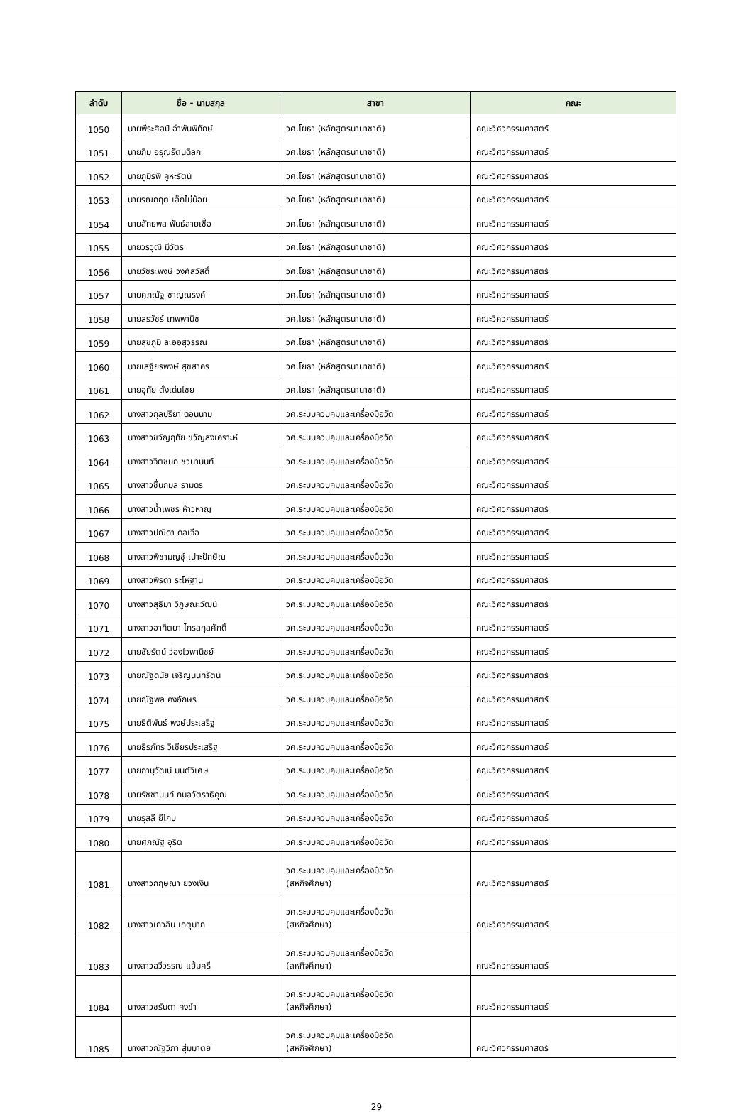| ลำดับ | ชื่อ - นามสกุล | สาขา | คณะ |
| --- | --- | --- | --- |
| 1050 | นายพีระศิลป์ อำพันพิทักษ์ | วศ.โยธา (หลักสูตรนานาชาติ) | คณะวิศวกรรมศาสตร์ |
| 1051 | นายภีม อรุณรัตนดิลก | วศ.โยธา (หลักสูตรนานาชาติ) | คณะวิศวกรรมศาสตร์ |
| 1052 | นายภูมิรพี คูหะรัตน์ | วศ.โยธา (หลักสูตรนานาชาติ) | คณะวิศวกรรมศาสตร์ |
| 1053 | นายรณกฤต เล็กไม่น้อย | วศ.โยธา (หลักสูตรนานาชาติ) | คณะวิศวกรรมศาสตร์ |
| 1054 | นายลัทธพล พันธ์สายเชื้อ | วศ.โยธา (หลักสูตรนานาชาติ) | คณะวิศวกรรมศาสตร์ |
| 1055 | นายวรวุฒิ มีวัตร | วศ.โยธา (หลักสูตรนานาชาติ) | คณะวิศวกรรมศาสตร์ |
| 1056 | นายวัชระพงษ์ วงศ์สวัสดิ์ | วศ.โยธา (หลักสูตรนานาชาติ) | คณะวิศวกรรมศาสตร์ |
| 1057 | นายศุภณัฐ ชาญณรงค์ | วศ.โยธา (หลักสูตรนานาชาติ) | คณะวิศวกรรมศาสตร์ |
| 1058 | นายสรวัชร์ เทพพานิช | วศ.โยธา (หลักสูตรนานาชาติ) | คณะวิศวกรรมศาสตร์ |
| 1059 | นายสุขภูมิ ละออสุวรรณ | วศ.โยธา (หลักสูตรนานาชาติ) | คณะวิศวกรรมศาสตร์ |
| 1060 | นายเสฐียรพงษ์ สุขสาคร | วศ.โยธา (หลักสูตรนานาชาติ) | คณะวิศวกรรมศาสตร์ |
| 1061 | นายอุทัย ตั้งเด่นไชย | วศ.โยธา (หลักสูตรนานาชาติ) | คณะวิศวกรรมศาสตร์ |
| 1062 | นางสาวกุลปริยา ดอนนาม | วศ.ระบบควบคุมและเครื่องมือวัด | คณะวิศวกรรมศาสตร์ |
| 1063 | นางสาวขวัญฤทัย ขวัญสงเคราะห์ | วศ.ระบบควบคุมและเครื่องมือวัด | คณะวิศวกรรมศาสตร์ |
| 1064 | นางสาวจิตชนก ชวนานนท์ | วศ.ระบบควบคุมและเครื่องมือวัด | คณะวิศวกรรมศาสตร์ |
| 1065 | นางสาวชื่นกมล รามดร | วศ.ระบบควบคุมและเครื่องมือวัด | คณะวิศวกรรมศาสตร์ |
| 1066 | นางสาวน้ำเพชร ห้าวหาญ | วศ.ระบบควบคุมและเครื่องมือวัด | คณะวิศวกรรมศาสตร์ |
| 1067 | นางสาวปณิดา ดลเจือ | วศ.ระบบควบคุมและเครื่องมือวัด | คณะวิศวกรรมศาสตร์ |
| 1068 | นางสาวพิชามญชุ์ เปาะปักษิณ | วศ.ระบบควบคุมและเครื่องมือวัด | คณะวิศวกรรมศาสตร์ |
| 1069 | นางสาวพีรดา ระโหฐาน | วศ.ระบบควบคุมและเครื่องมือวัด | คณะวิศวกรรมศาสตร์ |
| 1070 | นางสาวสุธิมา วิภูษณะวัฒน์ | วศ.ระบบควบคุมและเครื่องมือวัด | คณะวิศวกรรมศาสตร์ |
| 1071 | นางสาวอาทิตยา ไกรสกุลศักดิ์ | วศ.ระบบควบคุมและเครื่องมือวัด | คณะวิศวกรรมศาสตร์ |
| 1072 | นายชัยรัตน์ ว่องไวพานิชย์ | วศ.ระบบควบคุมและเครื่องมือวัด | คณะวิศวกรรมศาสตร์ |
| 1073 | นายณัฐดนัย เจริญนนทรัตน์ | วศ.ระบบควบคุมและเครื่องมือวัด | คณะวิศวกรรมศาสตร์ |
| 1074 | นายณัฐพล คงอักษร | วศ.ระบบควบคุมและเครื่องมือวัด | คณะวิศวกรรมศาสตร์ |
| 1075 | นายธิติพันธ์ พงษ์ประเสริฐ | วศ.ระบบควบคุมและเครื่องมือวัด | คณะวิศวกรรมศาสตร์ |
| 1076 | นายธีรภัทร วิเชียรประเสริฐ | วศ.ระบบควบคุมและเครื่องมือวัด | คณะวิศวกรรมศาสตร์ |
| 1077 | นายภานุวัฒน์ มนต์วิเศษ | วศ.ระบบควบคุมและเครื่องมือวัด | คณะวิศวกรรมศาสตร์ |
| 1078 | นายรัชชานนท์ กมลวัตราธิคุณ | วศ.ระบบควบคุมและเครื่องมือวัด | คณะวิศวกรรมศาสตร์ |
| 1079 | นายรุสลี ยีโกบ | วศ.ระบบควบคุมและเครื่องมือวัด | คณะวิศวกรรมศาสตร์ |
| 1080 | นายศุภณัฐ อุริต | วศ.ระบบควบคุมและเครื่องมือวัด | คณะวิศวกรรมศาสตร์ |
| 1081 | นางสาวกฤษณา ยวงเงิน | วศ.ระบบควบคุมและเครื่องมือวัด (สหกิจศึกษา) | คณะวิศวกรรมศาสตร์ |
| 1082 | นางสาวเกวลิน เกตุมาก | วศ.ระบบควบคุมและเครื่องมือวัด (สหกิจศึกษา) | คณะวิศวกรรมศาสตร์ |
| 1083 | นางสาวฉวีวรรณ แย้มศรี | วศ.ระบบควบคุมและเครื่องมือวัด (สหกิจศึกษา) | คณะวิศวกรรมศาสตร์ |
| 1084 | นางสาวชรันดา คงขำ | วศ.ระบบควบคุมและเครื่องมือวัด (สหกิจศึกษา) | คณะวิศวกรรมศาสตร์ |
| 1085 | นางสาวณัฐวิภา สุ่มมาตย์ | วศ.ระบบควบคุมและเครื่องมือวัด (สหกิจศึกษา) | คณะวิศวกรรมศาสตร์ |
29